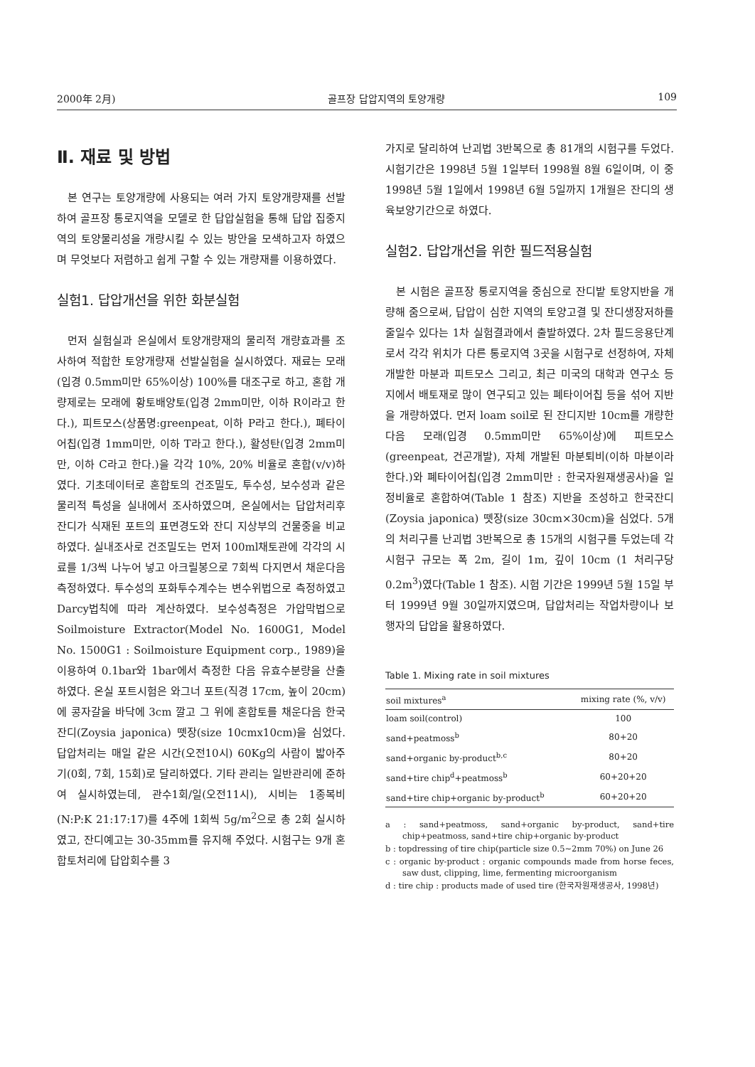2000年 2月) 골프장 답압지역의 토양개량 109
Ⅱ. 재료 및 방법
본 연구는 토양개량에 사용되는 여러 가지 토양개량재를 선발하여 골프장 통로지역을 모델로 한 답압실험을 통해 답압 집중지역의 토양물리성을 개량시킬 수 있는 방안을 모색하고자 하였으며 무엇보다 저렴하고 쉽게 구할 수 있는 개량재를 이용하였다.
실험1. 답압개선을 위한 화분실험
먼저 실험실과 온실에서 토양개량재의 물리적 개량효과를 조사하여 적합한 토양개량재 선발실험을 실시하였다. 재료는 모래(입경 0.5mm미만 65%이상) 100%를 대조구로 하고, 혼합 개량제로는 모래에 황토배양토(입경 2mm미만, 이하 R이라고 한다.), 피트모스(상품명:greenpeat, 이하 P라고 한다.), 폐타이어칩(입경 1mm미만, 이하 T라고 한다.), 활성탄(입경 2mm미만, 이하 C라고 한다.)을 각각 10%, 20% 비율로 혼합(v/v)하였다. 기초데이터로 혼합토의 건조밀도, 투수성, 보수성과 같은 물리적 특성을 실내에서 조사하였으며, 온실에서는 답압처리후 잔디가 식재된 포트의 표면경도와 잔디 지상부의 건물중을 비교하였다. 실내조사로 건조밀도는 먼저 100ml채토관에 각각의 시료를 1/3씩 나누어 넣고 아크릴봉으로 7회씩 다지면서 채운다음 측정하였다. 투수성의 포화투수계수는 변수위법으로 측정하였고 Darcy법칙에 따라 계산하였다. 보수성측정은 가압막법으로 Soilmoisture Extractor(Model No. 1600G1, Model No. 1500G1 : Soilmoisture Equipment corp., 1989)을 이용하여 0.1bar와 1bar에서 측정한 다음 유효수분량을 산출하였다. 온실 포트시험은 와그너 포트(직경 17cm, 높이 20cm)에 콩자갈을 바닥에 3cm 깔고 그 위에 혼합토를 채운다음 한국잔디(Zoysia japonica) 뗏장(size 10cmx10cm)을 심었다. 답압처리는 매일 같은 시간(오전10시) 60Kg의 사람이 밟아주기(0회, 7회, 15회)로 달리하였다. 기타 관리는 일반관리에 준하여 실시하였는데, 관수1회/일(오전11시), 시비는 1종복비(N:P:K 21:17:17)를 4주에 1회씩 5g/m<sup>2</sup>으로 총 2회 실시하였고, 잔디예고는 30-35mm를 유지해 주었다. 시험구는 9개 혼합토처리에 답압회수를 3
가지로 달리하여 난괴법 3반복으로 총 81개의 시험구를 두었다. 시험기간은 1998년 5월 1일부터 1998월 8월 6일이며, 이 중 1998년 5월 1일에서 1998년 6월 5일까지 1개월은 잔디의 생육보양기간으로 하였다.
실험2. 답압개선을 위한 필드적용실험
본 시험은 골프장 통로지역을 중심으로 잔디밭 토양지반을 개량해 줌으로써, 답압이 심한 지역의 토양고결 및 잔디생장저하를 줄일수 있다는 1차 실험결과에서 출발하였다. 2차 필드응용단계로서 각각 위치가 다른 통로지역 3곳을 시험구로 선정하여, 자체 개발한 마분과 피트모스 그리고, 최근 미국의 대학과 연구소 등지에서 배토재로 많이 연구되고 있는 폐타이어칩 등을 섞어 지반을 개량하였다. 먼저 loam soil로 된 잔디지반 10cm를 개량한 다음 모래(입경 0.5mm미만 65%이상)에 피트모스(greenpeat, 건곤개발), 자체 개발된 마분퇴비(이하 마분이라 한다.)와 폐타이어칩(입경 2mm미만 : 한국자원재생공사)을 일정비율로 혼합하여(Table 1 참조) 지반을 조성하고 한국잔디(Zoysia japonica) 뗏장(size 30cm×30cm)을 심었다. 5개의 처리구를 난괴법 3반복으로 총 15개의 시험구를 두었는데 각 시험구 규모는 폭 2m, 길이 1m, 깊이 10cm (1 처리구당 0.2m<sup>3</sup>)였다(Table 1 참조). 시험 기간은 1999년 5월 15일 부터 1999년 9월 30일까지였으며, 답압처리는 작업차량이나 보행자의 답압을 활용하였다.
Table 1. Mixing rate in soil mixtures
| soil mixtures<sup>a</sup> | mixing rate (%, v/v) |
| --- | --- |
| loam soil(control) | 100 |
| sand+peatmoss<sup>b</sup> | 80+20 |
| sand+organic by-product<sup>b,c</sup> | 80+20 |
| sand+tire chip<sup>d</sup>+peatmoss<sup>b</sup> | 60+20+20 |
| sand+tire chip+organic by-product<sup>b</sup> | 60+20+20 |
a : sand+peatmoss, sand+organic by-product, sand+tire chip+peatmoss, sand+tire chip+organic by-product
b : topdressing of tire chip(particle size 0.5~2mm 70%) on June 26
c : organic by-product : organic compounds made from horse feces, saw dust, clipping, lime, fermenting microorganism
d : tire chip : products made of used tire (한국자원재생공사, 1998년)